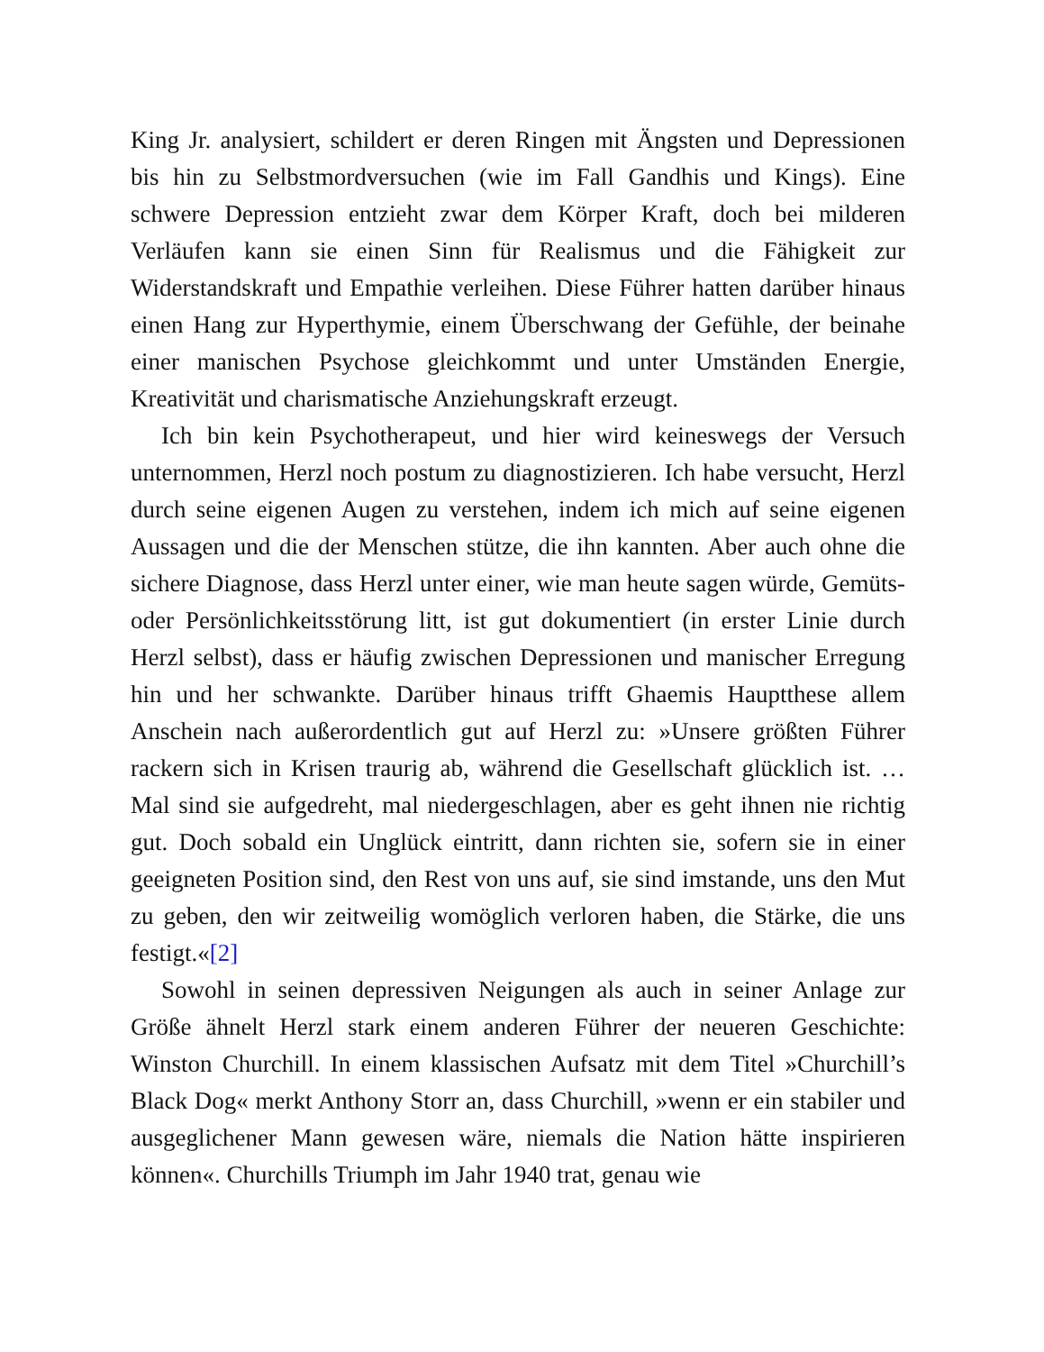King Jr. analysiert, schildert er deren Ringen mit Ängsten und Depressionen bis hin zu Selbstmordversuchen (wie im Fall Gandhis und Kings). Eine schwere Depression entzieht zwar dem Körper Kraft, doch bei milderen Verläufen kann sie einen Sinn für Realismus und die Fähigkeit zur Widerstandskraft und Empathie verleihen. Diese Führer hatten darüber hinaus einen Hang zur Hyperthymie, einem Überschwang der Gefühle, der beinahe einer manischen Psychose gleichkommt und unter Umständen Energie, Kreativität und charismatische Anziehungskraft erzeugt.
Ich bin kein Psychotherapeut, und hier wird keineswegs der Versuch unternommen, Herzl noch postum zu diagnostizieren. Ich habe versucht, Herzl durch seine eigenen Augen zu verstehen, indem ich mich auf seine eigenen Aussagen und die der Menschen stütze, die ihn kannten. Aber auch ohne die sichere Diagnose, dass Herzl unter einer, wie man heute sagen würde, Gemüts- oder Persönlichkeitsstörung litt, ist gut dokumentiert (in erster Linie durch Herzl selbst), dass er häufig zwischen Depressionen und manischer Erregung hin und her schwankte. Darüber hinaus trifft Ghaemis Hauptthese allem Anschein nach außerordentlich gut auf Herzl zu: »Unsere größten Führer rackern sich in Krisen traurig ab, während die Gesellschaft glücklich ist. … Mal sind sie aufgedreht, mal niedergeschlagen, aber es geht ihnen nie richtig gut. Doch sobald ein Unglück eintritt, dann richten sie, sofern sie in einer geeigneten Position sind, den Rest von uns auf, sie sind imstande, uns den Mut zu geben, den wir zeitweilig womöglich verloren haben, die Stärke, die uns festigt.«[2]
Sowohl in seinen depressiven Neigungen als auch in seiner Anlage zur Größe ähnelt Herzl stark einem anderen Führer der neueren Geschichte: Winston Churchill. In einem klassischen Aufsatz mit dem Titel »Churchill’s Black Dog« merkt Anthony Storr an, dass Churchill, »wenn er ein stabiler und ausgeglichener Mann gewesen wäre, niemals die Nation hätte inspirieren können«. Churchills Triumph im Jahr 1940 trat, genau wie